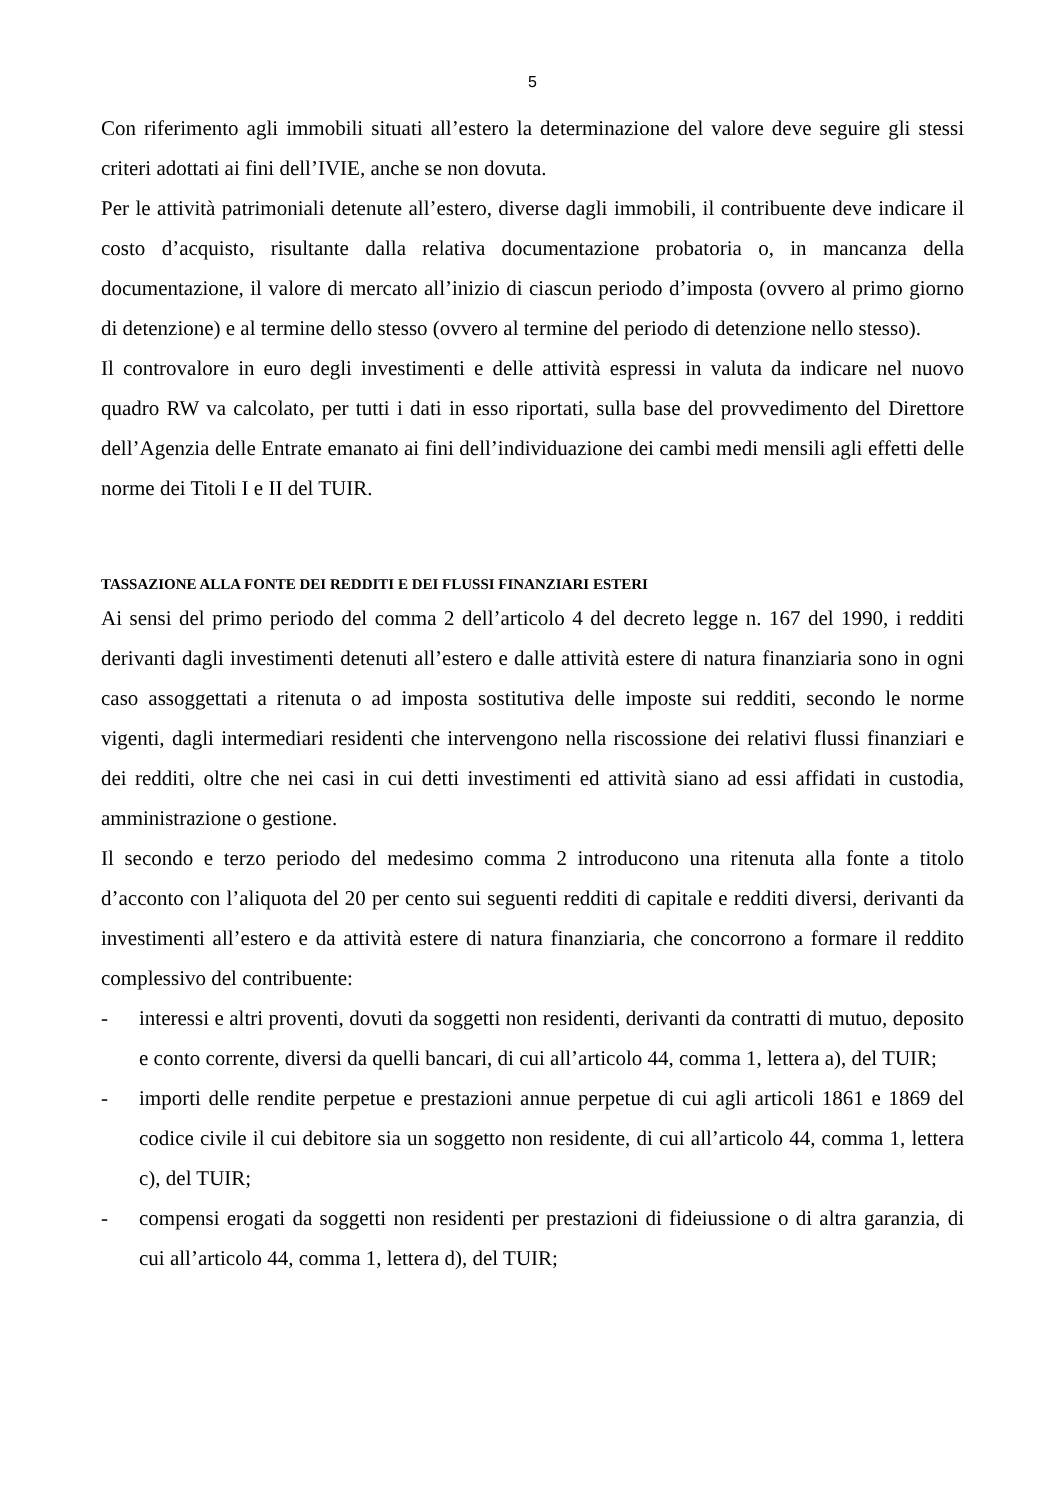5
Con riferimento agli immobili situati all’estero la determinazione del valore deve seguire gli stessi criteri adottati ai fini dell’IVIE, anche se non dovuta.
Per le attività patrimoniali detenute all’estero, diverse dagli immobili, il contribuente deve indicare il costo d’acquisto, risultante dalla relativa documentazione probatoria o, in mancanza della documentazione, il valore di mercato all’inizio di ciascun periodo d’imposta (ovvero al primo giorno di detenzione) e al termine dello stesso (ovvero al termine del periodo di detenzione nello stesso).
Il controvalore in euro degli investimenti e delle attività espressi in valuta da indicare nel nuovo quadro RW va calcolato, per tutti i dati in esso riportati, sulla base del provvedimento del Direttore dell’Agenzia delle Entrate emanato ai fini dell’individuazione dei cambi medi mensili agli effetti delle norme dei Titoli I e II del TUIR.
TASSAZIONE ALLA FONTE DEI REDDITI E DEI FLUSSI FINANZIARI ESTERI
Ai sensi del primo periodo del comma 2 dell’articolo 4 del decreto legge n. 167 del 1990, i redditi derivanti dagli investimenti detenuti all’estero e dalle attività estere di natura finanziaria sono in ogni caso assoggettati a ritenuta o ad imposta sostitutiva delle imposte sui redditi, secondo le norme vigenti, dagli intermediari residenti che intervengono nella riscossione dei relativi flussi finanziari e dei redditi, oltre che nei casi in cui detti investimenti ed attività siano ad essi affidati in custodia, amministrazione o gestione.
Il secondo e terzo periodo del medesimo comma 2 introducono una ritenuta alla fonte a titolo d’acconto con l’aliquota del 20 per cento sui seguenti redditi di capitale e redditi diversi, derivanti da investimenti all’estero e da attività estere di natura finanziaria, che concorrono a formare il reddito complessivo del contribuente:
- interessi e altri proventi, dovuti da soggetti non residenti, derivanti da contratti di mutuo, deposito e conto corrente, diversi da quelli bancari, di cui all’articolo 44, comma 1, lettera a), del TUIR;
- importi delle rendite perpetue e prestazioni annue perpetue di cui agli articoli 1861 e 1869 del codice civile il cui debitore sia un soggetto non residente, di cui all’articolo 44, comma 1, lettera c), del TUIR;
- compensi erogati da soggetti non residenti per prestazioni di fideiussione o di altra garanzia, di cui all’articolo 44, comma 1, lettera d), del TUIR;